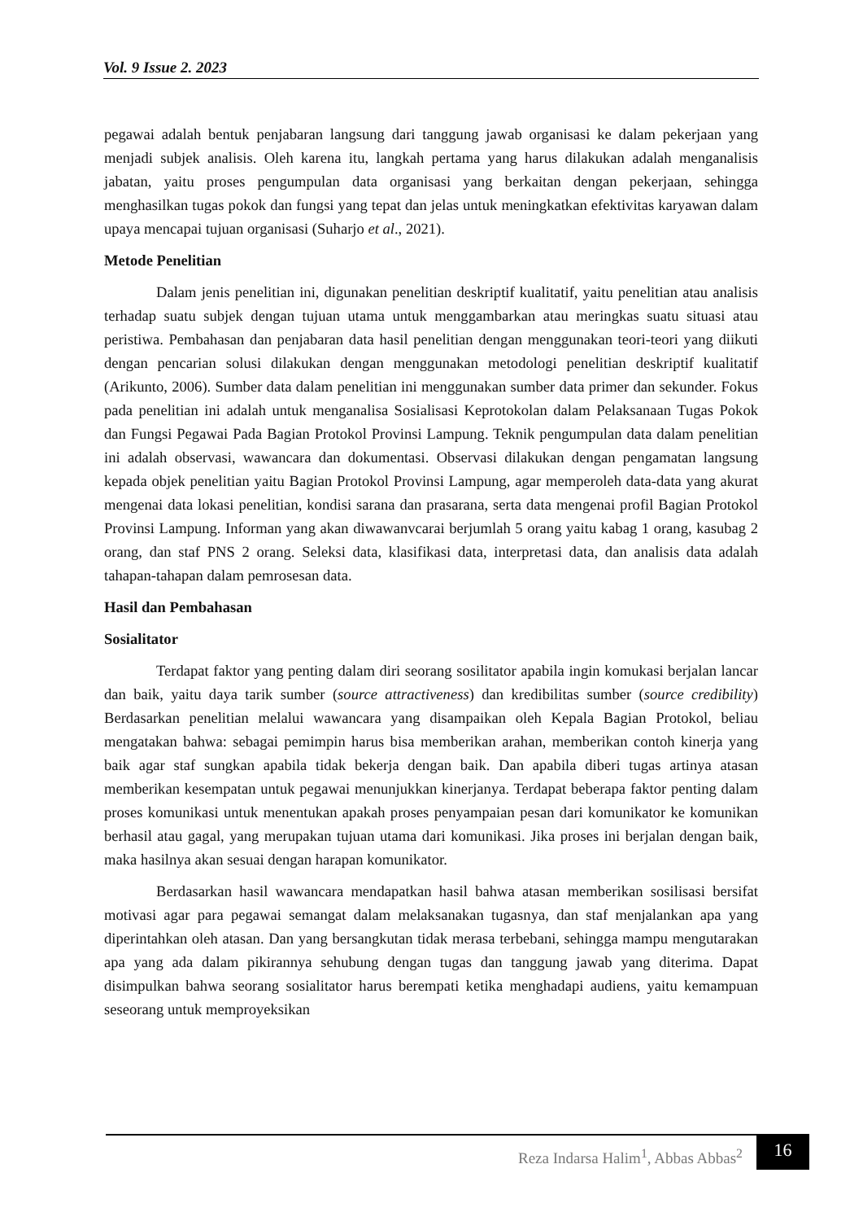Vol. 9 Issue 2. 2023
pegawai adalah bentuk penjabaran langsung dari tanggung jawab organisasi ke dalam pekerjaan yang menjadi subjek analisis. Oleh karena itu, langkah pertama yang harus dilakukan adalah menganalisis jabatan, yaitu proses pengumpulan data organisasi yang berkaitan dengan pekerjaan, sehingga menghasilkan tugas pokok dan fungsi yang tepat dan jelas untuk meningkatkan efektivitas karyawan dalam upaya mencapai tujuan organisasi (Suharjo et al., 2021).
Metode Penelitian
Dalam jenis penelitian ini, digunakan penelitian deskriptif kualitatif, yaitu penelitian atau analisis terhadap suatu subjek dengan tujuan utama untuk menggambarkan atau meringkas suatu situasi atau peristiwa. Pembahasan dan penjabaran data hasil penelitian dengan menggunakan teori-teori yang diikuti dengan pencarian solusi dilakukan dengan menggunakan metodologi penelitian deskriptif kualitatif (Arikunto, 2006). Sumber data dalam penelitian ini menggunakan sumber data primer dan sekunder. Fokus pada penelitian ini adalah untuk menganalisa Sosialisasi Keprotokolan dalam Pelaksanaan Tugas Pokok dan Fungsi Pegawai Pada Bagian Protokol Provinsi Lampung. Teknik pengumpulan data dalam penelitian ini adalah observasi, wawancara dan dokumentasi. Observasi dilakukan dengan pengamatan langsung kepada objek penelitian yaitu Bagian Protokol Provinsi Lampung, agar memperoleh data-data yang akurat mengenai data lokasi penelitian, kondisi sarana dan prasarana, serta data mengenai profil Bagian Protokol Provinsi Lampung. Informan yang akan diwawanvcarai berjumlah 5 orang yaitu kabag 1 orang, kasubag 2 orang, dan staf PNS 2 orang. Seleksi data, klasifikasi data, interpretasi data, dan analisis data adalah tahapan-tahapan dalam pemrosesan data.
Hasil dan Pembahasan
Sosialitator
Terdapat faktor yang penting dalam diri seorang sosilitator apabila ingin komukasi berjalan lancar dan baik, yaitu daya tarik sumber (source attractiveness) dan kredibilitas sumber (source credibility) Berdasarkan penelitian melalui wawancara yang disampaikan oleh Kepala Bagian Protokol, beliau mengatakan bahwa: sebagai pemimpin harus bisa memberikan arahan, memberikan contoh kinerja yang baik agar staf sungkan apabila tidak bekerja dengan baik. Dan apabila diberi tugas artinya atasan memberikan kesempatan untuk pegawai menunjukkan kinerjanya. Terdapat beberapa faktor penting dalam proses komunikasi untuk menentukan apakah proses penyampaian pesan dari komunikator ke komunikan berhasil atau gagal, yang merupakan tujuan utama dari komunikasi. Jika proses ini berjalan dengan baik, maka hasilnya akan sesuai dengan harapan komunikator.
Berdasarkan hasil wawancara mendapatkan hasil bahwa atasan memberikan sosilisasi bersifat motivasi agar para pegawai semangat dalam melaksanakan tugasnya, dan staf menjalankan apa yang diperintahkan oleh atasan. Dan yang bersangkutan tidak merasa terbebani, sehingga mampu mengutarakan apa yang ada dalam pikirannya sehubung dengan tugas dan tanggung jawab yang diterima. Dapat disimpulkan bahwa seorang sosialitator harus berempati ketika menghadapi audiens, yaitu kemampuan seseorang untuk memproyeksikan
Reza Indarsa Halim<sup>1</sup>, Abbas Abbas<sup>2</sup>
16